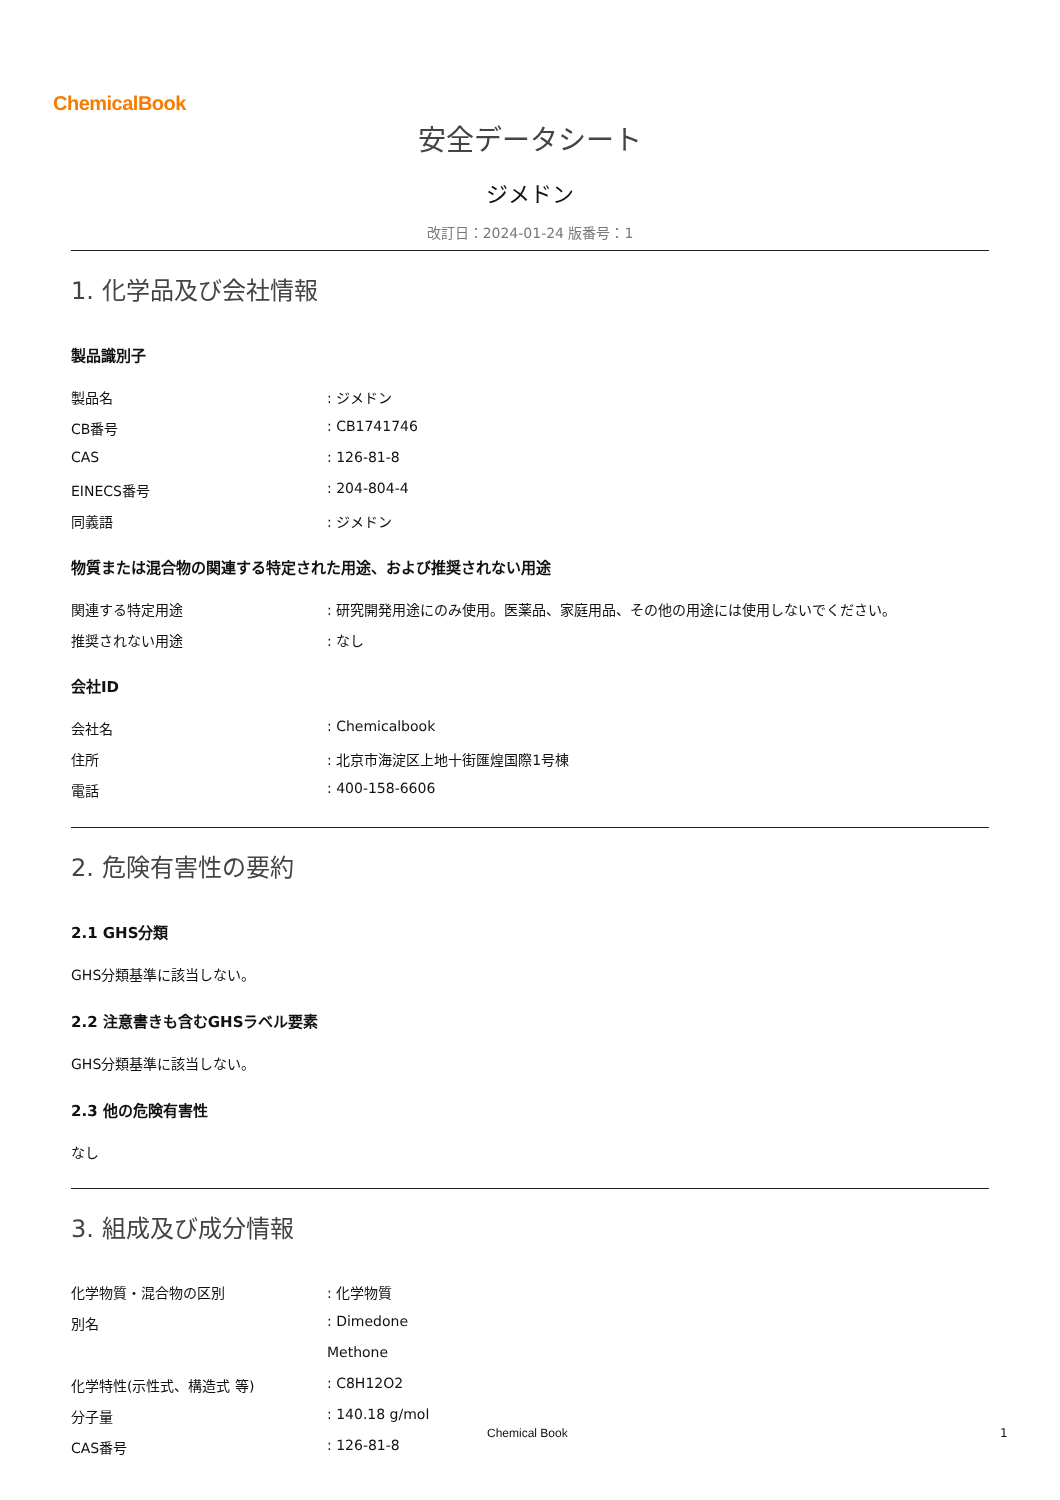ChemicalBook
安全データシート
ジメドン
改訂日：2024-01-24 版番号：1
1. 化学品及び会社情報
製品識別子
| 製品名 | : ジメドン |
| CB番号 | : CB1741746 |
| CAS | : 126-81-8 |
| EINECS番号 | : 204-804-4 |
| 同義語 | : ジメドン |
物質または混合物の関連する特定された用途、および推奨されない用途
| 関連する特定用途 | : 研究開発用途にのみ使用。医薬品、家庭用品、その他の用途には使用しないでください。 |
| 推奨されない用途 | : なし |
会社ID
| 会社名 | : Chemicalbook |
| 住所 | : 北京市海淀区上地十街匯煌国際1号棟 |
| 電話 | : 400-158-6606 |
2. 危険有害性の要約
2.1 GHS分類
GHS分類基準に該当しない。
2.2 注意書きも含むGHSラベル要素
GHS分類基準に該当しない。
2.3 他の危険有害性
なし
3. 組成及び成分情報
| 化学物質・混合物の区別 | : 化学物質 |
| 別名 | : Dimedone |
| | Methone |
| 化学特性(示性式、構造式 等) | : C8H12O2 |
| 分子量 | : 140.18 g/mol |
| CAS番号 | : 126-81-8 |
Chemical Book 1